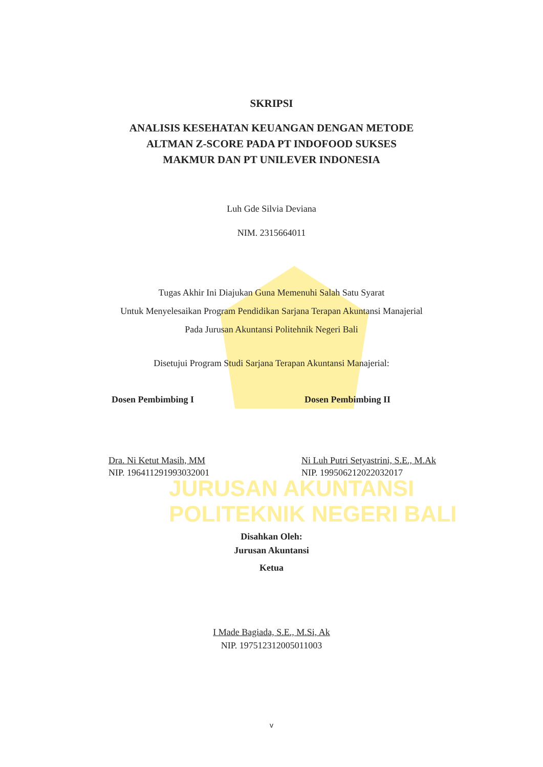JURUSAN AKUNTANSI
POLITEKNIK NEGERI BALI
SKRIPSI
ANALISIS KESEHATAN KEUANGAN DENGAN METODE
ALTMAN Z-SCORE PADA PT INDOFOOD SUKSES
MAKMUR DAN PT UNILEVER INDONESIA
Luh Gde Silvia Deviana
NIM. 2315664011
Tugas Akhir Ini Diajukan Guna Memenuhi Salah Satu Syarat
Untuk Menyelesaikan Program Pendidikan Sarjana Terapan Akuntansi Manajerial
Pada Jurusan Akuntansi Politehnik Negeri Bali
Disetujui Program Studi Sarjana Terapan Akuntansi Manajerial:
Dosen Pembimbing I Dosen Pembimbing II
Dra. Ni Ketut Masih, MM
NIP. 196411291993032001
Ni Luh Putri Setyastrini, S.E., M.Ak
NIP. 199506212022032017
Disahkan Oleh:
Jurusan Akuntansi
Ketua
I Made Bagiada, S.E., M.Si, Ak
NIP. 197512312005011003
v